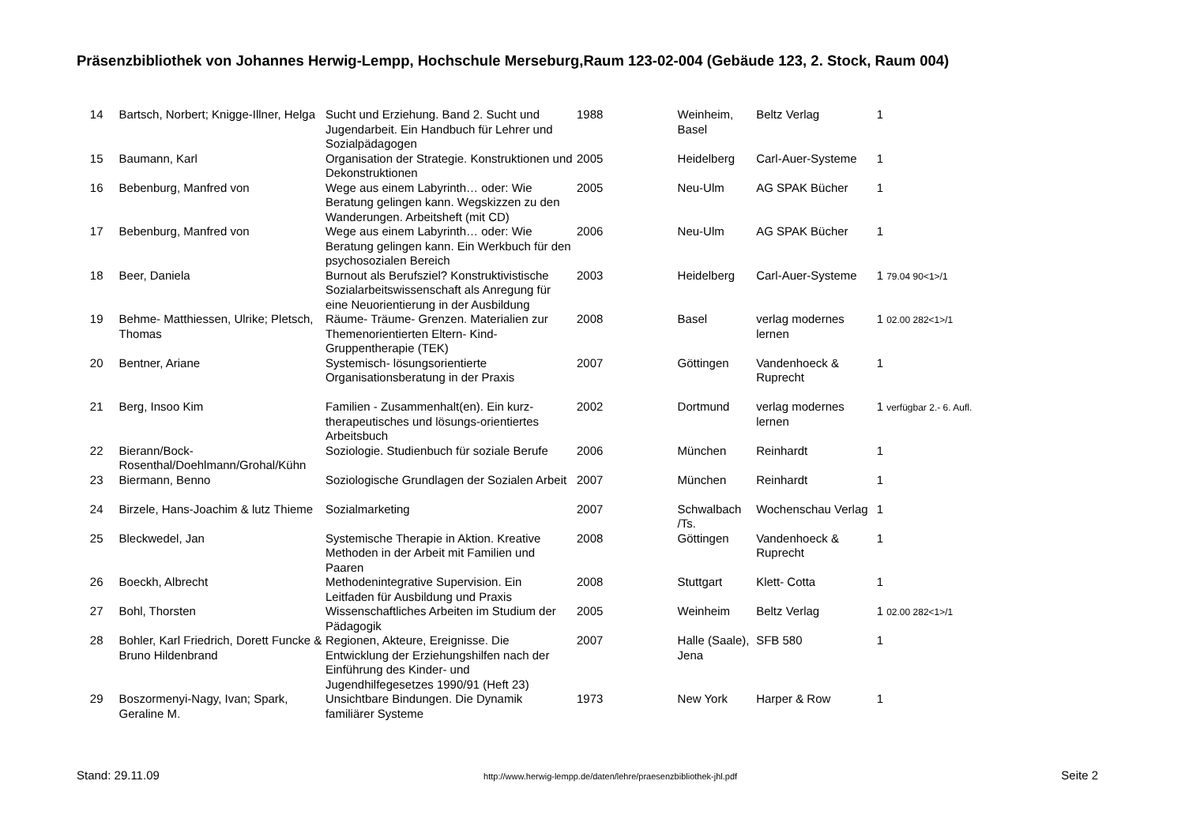Präsenzbibliothek von Johannes Herwig-Lempp, Hochschule Merseburg,Raum 123-02-004 (Gebäude 123, 2. Stock, Raum 004)
| 14 | Bartsch, Norbert; Knigge-Illner, Helga | Sucht und Erziehung. Band 2. Sucht und Jugendarbeit. Ein Handbuch für Lehrer und Sozialpädagogen | 1988 | Weinheim, Basel | Beltz Verlag | 1 |
| 15 | Baumann, Karl | Organisation der Strategie. Konstruktionen und Dekonstruktionen | 2005 | Heidelberg | Carl-Auer-Systeme | 1 |
| 16 | Bebenburg, Manfred von | Wege aus einem Labyrinth… oder: Wie Beratung gelingen kann. Wegskizzen zu den Wanderungen. Arbeitsheft (mit CD) | 2005 | Neu-Ulm | AG SPAK Bücher | 1 |
| 17 | Bebenburg, Manfred von | Wege aus einem Labyrinth… oder: Wie Beratung gelingen kann. Ein Werkbuch für den psychosozialen Bereich | 2006 | Neu-Ulm | AG SPAK Bücher | 1 |
| 18 | Beer, Daniela | Burnout als Berufsziel? Konstruktivistische Sozialarbeitswissenschaft als Anregung für eine Neuorientierung in der Ausbildung | 2003 | Heidelberg | Carl-Auer-Systeme | 1 79.04 90<1>/1 |
| 19 | Behme- Matthiessen, Ulrike; Pletsch, Thomas | Räume- Träume- Grenzen. Materialien zur Themenorientierten Eltern- Kind-Gruppentherapie (TEK) | 2008 | Basel | verlag modernes lernen | 1 02.00 282<1>/1 |
| 20 | Bentner, Ariane | Systemisch- lösungsorientierte Organisationsberatung in der Praxis | 2007 | Göttingen | Vandenhoeck & Ruprecht | 1 |
| 21 | Berg, Insoo Kim | Familien - Zusammenhalt(en). Ein kurz-therapeutisches und lösungs-orientiertes Arbeitsbuch | 2002 | Dortmund | verlag modernes lernen | 1 verfügbar 2.- 6. Aufl. |
| 22 | Bierann/Bock-Rosenthal/Doehlmann/Grohal/Kühn | Soziologie. Studienbuch für soziale Berufe | 2006 | München | Reinhardt | 1 |
| 23 | Biermann, Benno | Soziologische Grundlagen der Sozialen Arbeit | 2007 | München | Reinhardt | 1 |
| 24 | Birzele, Hans-Joachim & lutz Thieme | Sozialmarketing | 2007 | Schwalbach /Ts. | Wochenschau Verlag | 1 |
| 25 | Bleckwedel, Jan | Systemische Therapie in Aktion. Kreative Methoden in der Arbeit mit Familien und Paaren | 2008 | Göttingen | Vandenhoeck & Ruprecht | 1 |
| 26 | Boeckh, Albrecht | Methodenintegrative Supervision. Ein Leitfaden für Ausbildung und Praxis | 2008 | Stuttgart | Klett- Cotta | 1 |
| 27 | Bohl, Thorsten | Wissenschaftliches Arbeiten im Studium der Pädagogik | 2005 | Weinheim | Beltz Verlag | 1 02.00 282<1>/1 |
| 28 | Bohler, Karl Friedrich, Dorett Funcke & Bruno Hildenbrand | Regionen, Akteure, Ereignisse. Die Entwicklung der Erziehungshilfen nach der Einführung des Kinder- und Jugendhilfegesetzes 1990/91 (Heft 23) | 2007 | Halle (Saale), Jena | SFB 580 | 1 |
| 29 | Boszormenyi-Nagy, Ivan; Spark, Geraline M. | Unsichtbare Bindungen. Die Dynamik familiärer Systeme | 1973 | New York | Harper & Row | 1 |
Stand: 29.11.09 http://www.herwig-lempp.de/daten/lehre/praesenzbibliothek-jhl.pdf Seite 2